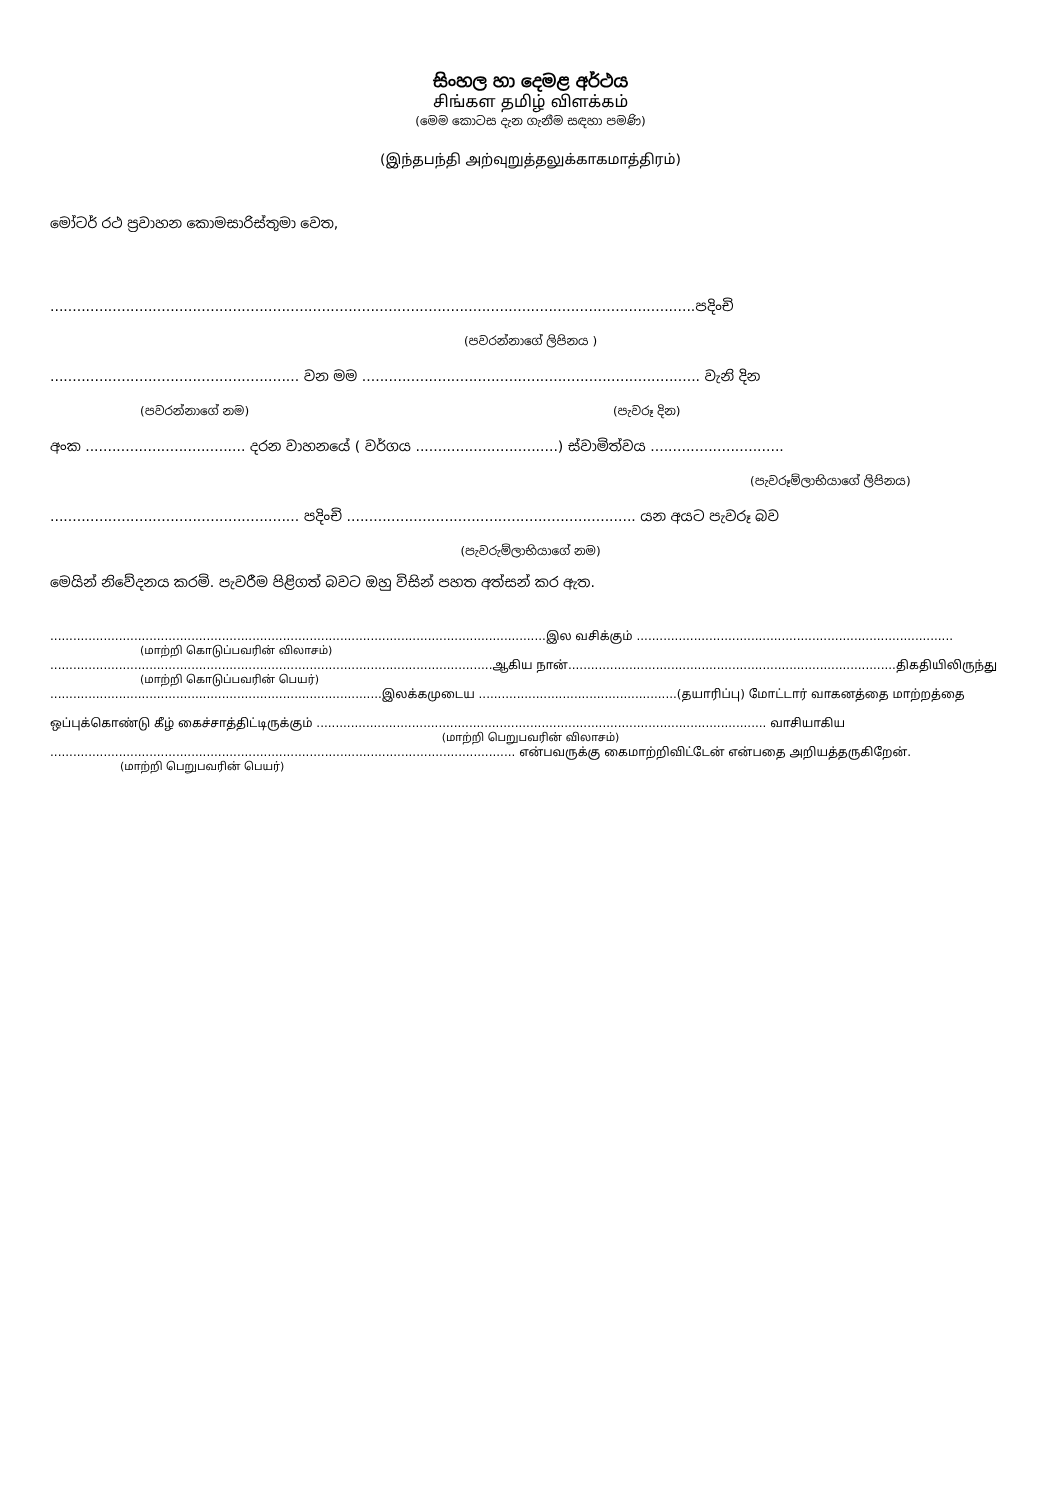සිංහල හා දෙමළ අර්ථය
சிங்கள தமிழ் விளக்கம்
(මෙම කොටස දැන ගැනීම සඳහා පමණි)
(இந்தபந்தி அற்வுறுத்தலுக்காகமாத்திரம்)
මෝටර් රථ ප්‍රවාහන කොමසාරිස්තුමා වෙත,
.................................................................................................................................................පදිංචි
(පවරන්නාගේ ලිපිනය )
........................................................ වන මම ............................................................................ වැනි දින
(පවරන්නාගේ නම) (පැවරූ දින)
අංක .................................... දරන වාහනයේ ( වර්ගය ................................) ස්වාමිත්වය ..............................
(පැවරූම්ලාභියාගේ ලිපිනය)
........................................................ පදිංචි ................................................................. යන අයට පැවරූ බව
(පැවරුම්ලාභියාගේ නම)
මෙයින් නිවේදනය කරමි. පැවරීම පිළිගත් බවට ඔහු විසින් පහත අත්සන් කර ඇත.
..................................................................................................................................இல வசிக்கும் ...................................................................................
(மாற்றி கொடுப்பவரின் விலாசம்)
....................................................................................................................ஆகிய நான்......................................................................................திகதியிலிருந்து
(மாற்றி கொடுப்பவரின் பெயர்)
.......................................................................................இலக்கமுடைய ....................................................(தயாரிப்பு) மோட்டார் வாகனத்தை மாற்றத்தை
ஒப்புக்கொண்டு கீழ் கைச்சாத்திட்டிருக்கும் ...................................................................................................................... வாசியாகிய
(மாற்றி பெறுபவரின் விலாசம்)
.......................................................................................................................... என்பவருக்கு கைமாற்றிவிட்டேன் என்பதை அறியத்தருகிறேன்.
(மாற்றி பெறுபவரின் பெயர்)